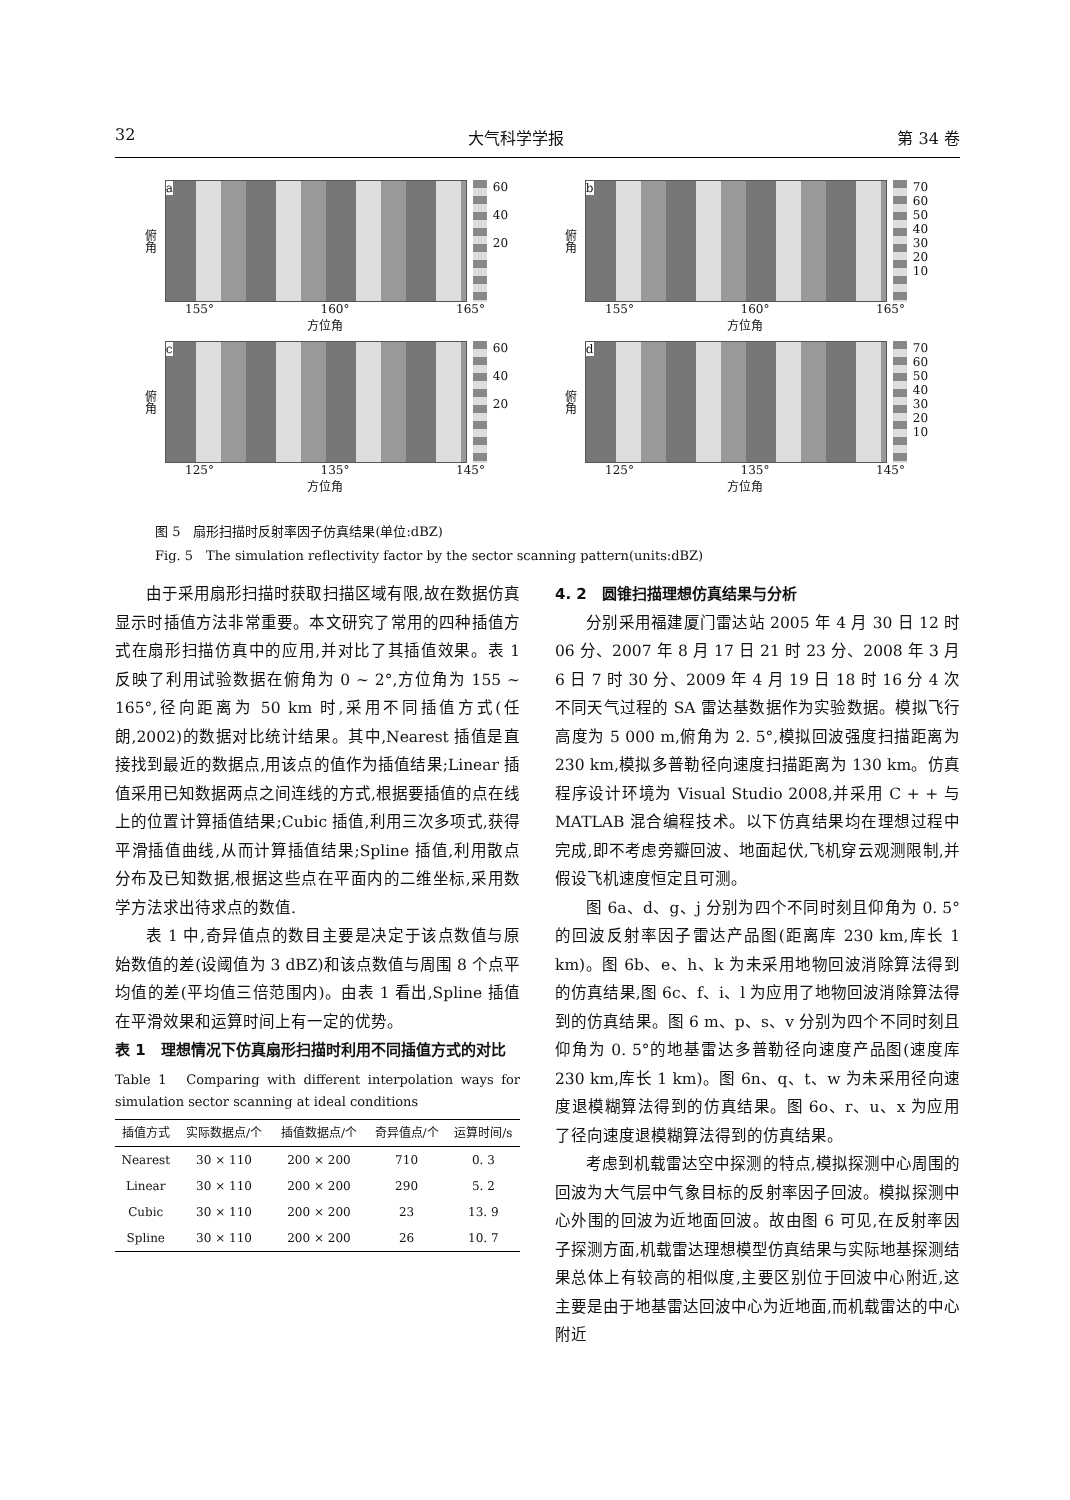32 大气科学学报 第 34 卷
俯角
a
60
40
20
155° 160° 165°
方位角
俯角
b
70
60
50
40
30
20
10
155° 160° 165°
方位角
俯角
c
60
40
20
125° 135° 145°
方位角
俯角
d
70
60
50
40
30
20
10
125° 135° 145°
方位角
图 5　扇形扫描时反射率因子仿真结果(单位:dBZ)
Fig. 5　The simulation reflectivity factor by the sector scanning pattern(units:dBZ)
由于采用扇形扫描时获取扫描区域有限,故在数据仿真显示时插值方法非常重要。本文研究了常用的四种插值方式在扇形扫描仿真中的应用,并对比了其插值效果。表 1 反映了利用试验数据在俯角为 0 ~ 2°,方位角为 155 ~ 165°,径向距离为 50 km 时,采用不同插值方式(任朗,2002)的数据对比统计结果。其中,Nearest 插值是直接找到最近的数据点,用该点的值作为插值结果;Linear 插值采用已知数据两点之间连线的方式,根据要插值的点在线上的位置计算插值结果;Cubic 插值,利用三次多项式,获得平滑插值曲线,从而计算插值结果;Spline 插值,利用散点分布及已知数据,根据这些点在平面内的二维坐标,采用数学方法求出待求点的数值.
表 1 中,奇异值点的数目主要是决定于该点数值与原始数值的差(设阈值为 3 dBZ)和该点数值与周围 8 个点平均值的差(平均值三倍范围内)。由表 1 看出,Spline 插值在平滑效果和运算时间上有一定的优势。
表 1　理想情况下仿真扇形扫描时利用不同插值方式的对比
Table 1　Comparing with different interpolation ways for simulation sector scanning at ideal conditions
| 插值方式 | 实际数据点/个 | 插值数据点/个 | 奇异值点/个 | 运算时间/s |
| --- | --- | --- | --- | --- |
| Nearest | 30 × 110 | 200 × 200 | 710 | 0. 3 |
| Linear | 30 × 110 | 200 × 200 | 290 | 5. 2 |
| Cubic | 30 × 110 | 200 × 200 | 23 | 13. 9 |
| Spline | 30 × 110 | 200 × 200 | 26 | 10. 7 |
4. 2　圆锥扫描理想仿真结果与分析
分别采用福建厦门雷达站 2005 年 4 月 30 日 12 时 06 分、2007 年 8 月 17 日 21 时 23 分、2008 年 3 月 6 日 7 时 30 分、2009 年 4 月 19 日 18 时 16 分 4 次不同天气过程的 SA 雷达基数据作为实验数据。模拟飞行高度为 5 000 m,俯角为 2. 5°,模拟回波强度扫描距离为 230 km,模拟多普勒径向速度扫描距离为 130 km。仿真程序设计环境为 Visual Studio 2008,并采用 C + + 与 MATLAB 混合编程技术。以下仿真结果均在理想过程中完成,即不考虑旁瓣回波、地面起伏,飞机穿云观测限制,并假设飞机速度恒定且可测。
图 6a、d、g、j 分别为四个不同时刻且仰角为 0. 5°的回波反射率因子雷达产品图(距离库 230 km,库长 1 km)。图 6b、e、h、k 为未采用地物回波消除算法得到的仿真结果,图 6c、f、i、l 为应用了地物回波消除算法得到的仿真结果。图 6 m、p、s、v 分别为四个不同时刻且仰角为 0. 5°的地基雷达多普勒径向速度产品图(速度库 230 km,库长 1 km)。图 6n、q、t、w 为未采用径向速度退模糊算法得到的仿真结果。图 6o、r、u、x 为应用了径向速度退模糊算法得到的仿真结果。
考虑到机载雷达空中探测的特点,模拟探测中心周围的回波为大气层中气象目标的反射率因子回波。模拟探测中心外围的回波为近地面回波。故由图 6 可见,在反射率因子探测方面,机载雷达理想模型仿真结果与实际地基探测结果总体上有较高的相似度,主要区别位于回波中心附近,这主要是由于地基雷达回波中心为近地面,而机载雷达的中心附近